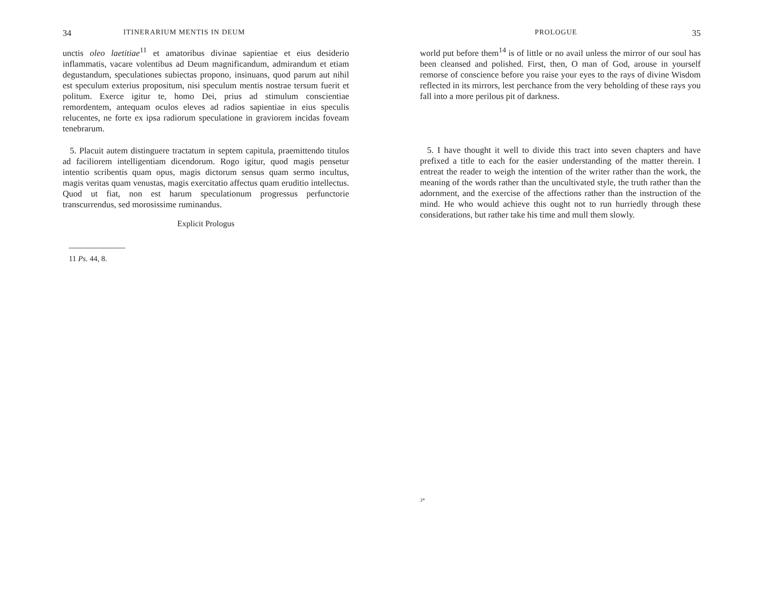34 ITINERARIUM MENTIS IN DEUM
unctis oleo laetitiae<sup>11</sup> et amatoribus divinae sapientiae et eius desiderio inflammatis, vacare volentibus ad Deum magnificandum, admirandum et etiam degustandum, speculationes subiectas propono, insinuans, quod parum aut nihil est speculum exterius propositum, nisi speculum mentis nostrae tersum fuerit et politum. Exerce igitur te, homo Dei, prius ad stimulum conscientiae remordentem, antequam oculos eleves ad radios sapientiae in eius speculis relucentes, ne forte ex ipsa radiorum speculatione in graviorem incidas foveam tenebrarum.
5. Placuit autem distinguere tractatum in septem capitula, praemittendo titulos ad faciliorem intelligentiam dicendorum. Rogo igitur, quod magis pensetur intentio scribentis quam opus, magis dictorum sensus quam sermo incultus, magis veritas quam venustas, magis exercitatio affectus quam eruditio intellectus. Quod ut fiat, non est harum speculationum progressus perfunctorie transcurrendus, sed morosissime ruminandus.
Explicit Prologus
11 Ps. 44, 8.
PROLOGUE 35
world put before them<sup>14</sup> is of little or no avail unless the mirror of our soul has been cleansed and polished. First, then, O man of God, arouse in yourself remorse of conscience before you raise your eyes to the rays of divine Wisdom reflected in its mirrors, lest perchance from the very beholding of these rays you fall into a more perilous pit of darkness.
5. I have thought it well to divide this tract into seven chapters and have prefixed a title to each for the easier understanding of the matter therein. I entreat the reader to weigh the intention of the writer rather than the work, the meaning of the words rather than the uncultivated style, the truth rather than the adornment, and the exercise of the affections rather than the instruction of the mind. He who would achieve this ought not to run hurriedly through these considerations, but rather take his time and mull them slowly.
3*